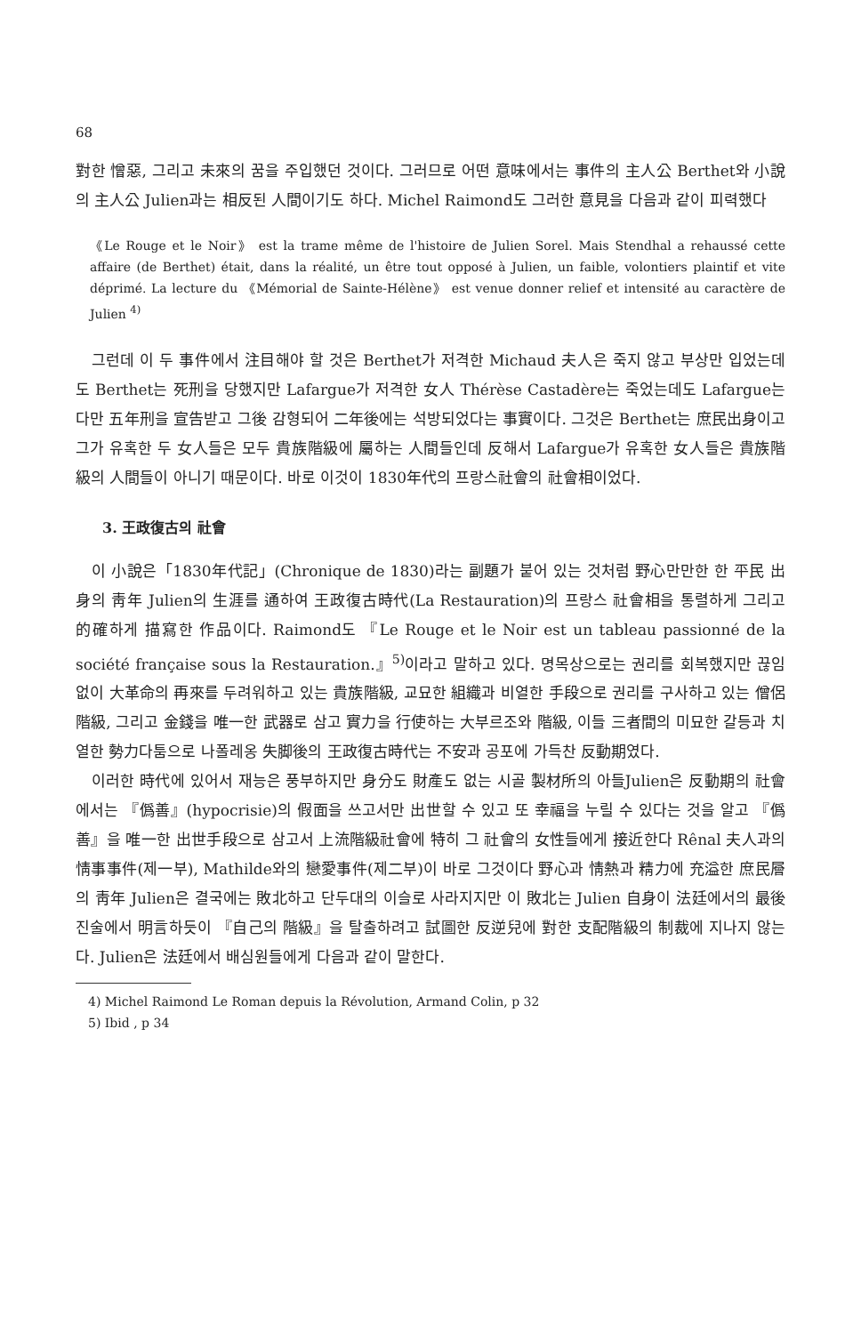68
對한 憎惡, 그리고 未來의 꿈을 주입했던 것이다. 그러므로 어떤 意味에서는 事件의 主人公 Berthet와 小說의 主人公 Julien과는 相反된 人間이기도 하다. Michel Raimond도 그러한 意見을 다음과 같이 피력했다
《Le Rouge et le Noir》 est la trame même de l'histoire de Julien Sorel. Mais Stendhal a rehaussé cette affaire (de Berthet) était, dans la réalité, un être tout opposé à Julien, un faible, volontiers plaintif et vite déprimé. La lecture du 《Mémorial de Sainte-Hélène》 est venue donner relief et intensité au caractère de Julien <sup>4)</sup>
그런데 이 두 事件에서 注目해야 할 것은 Berthet가 저격한 Michaud 夫人은 죽지 않고 부상만 입었는데도 Berthet는 死刑을 당했지만 Lafargue가 저격한 女人 Thérèse Castadère는 죽었는데도 Lafargue는 다만 五年刑을 宣告받고 그後 감형되어 二年後에는 석방되었다는 事實이다. 그것은 Berthet는 庶民出身이고 그가 유혹한 두 女人들은 모두 貴族階級에 屬하는 人間들인데 反해서 Lafargue가 유혹한 女人들은 貴族階級의 人間들이 아니기 때문이다. 바로 이것이 1830年代의 프랑스社會의 社會相이었다.
3. 王政復古의 社會
이 小說은「1830年代記」(Chronique de 1830)라는 副題가 붙어 있는 것처럼 野心만만한 한 平民 出身의 靑年 Julien의 生涯를 通하여 王政復古時代(La Restauration)의 프랑스 社會相을 통렬하게 그리고 的確하게 描寫한 作品이다. Raimond도 『Le Rouge et le Noir est un tableau passionné de la société française sous la Restauration.』<sup>5)</sup>이라고 말하고 있다. 명목상으로는 권리를 회복했지만 끊임없이 大革命의 再來를 두려워하고 있는 貴族階級, 교묘한 組織과 비열한 手段으로 권리를 구사하고 있는 僧侶階級, 그리고 金錢을 唯一한 武器로 삼고 實力을 行使하는 大부르조와 階級, 이들 三者間의 미묘한 갈등과 치열한 勢力다툼으로 나폴레옹 失脚後의 王政復古時代는 不安과 공포에 가득찬 反動期였다.
이러한 時代에 있어서 재능은 풍부하지만 身分도 財產도 없는 시골 製材所의 아들Julien은 反動期의 社會에서는 『僞善』(hypocrisie)의 假面을 쓰고서만 出世할 수 있고 또 幸福을 누릴 수 있다는 것을 알고 『僞善』을 唯一한 出世手段으로 삼고서 上流階級社會에 特히 그 社會의 女性들에게 接近한다 Rênal 夫人과의 情事事件(제一부), Mathilde와의 戀愛事件(제二부)이 바로 그것이다 野心과 情熱과 精力에 充溢한 庶民層의 靑年 Julien은 결국에는 敗北하고 단두대의 이슬로 사라지지만 이 敗北는 Julien 自身이 法廷에서의 最後 진술에서 明言하듯이 『自己의 階級』을 탈출하려고 試圖한 反逆兒에 對한 支配階級의 制裁에 지나지 않는다. Julien은 法廷에서 배심원들에게 다음과 같이 말한다.
4) Michel Raimond Le Roman depuis la Révolution, Armand Colin, p 32
5) Ibid , p 34